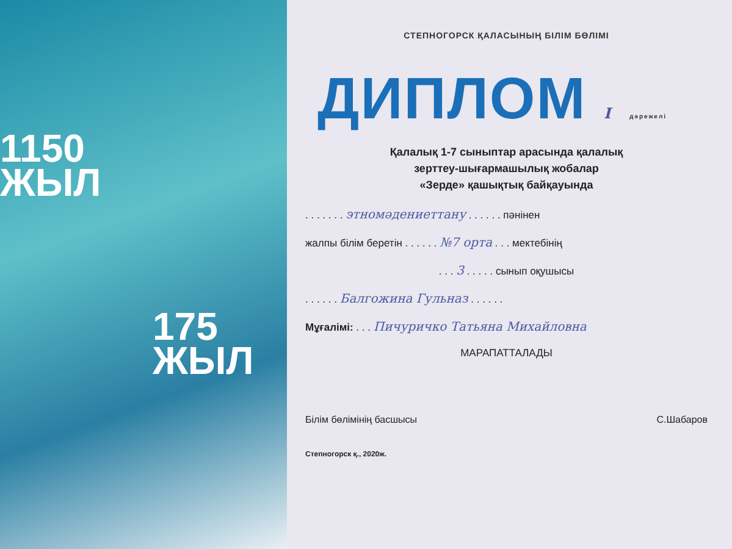1150
ЖЫЛ
175
ЖЫЛ
СТЕПНОГОРСК ҚАЛАСЫНЫҢ БІЛІМ БӨЛІМІ
ДИПЛОМ I дәрежелі
Қалалық 1-7 сыныптар арасында қалалық
зерттеу-шығармашылық жобалар
«Зерде» қашықтық байқауында
. . . . . . . этномәдениеттану . . . . . . пәнінен
жалпы білім беретін . . . . . . №7 орта . . . мектебінің
. . . 3 . . . . . сынып оқушысы
. . . . . . Балгожина Гульназ . . . . . .
Мұғалімі: . . . Пичуричко Татьяна Михайловна
МАРАПАТТАЛАДЫ
Білім бөлімінің басшысы С.Шабаров
Степногорск қ., 2020ж.